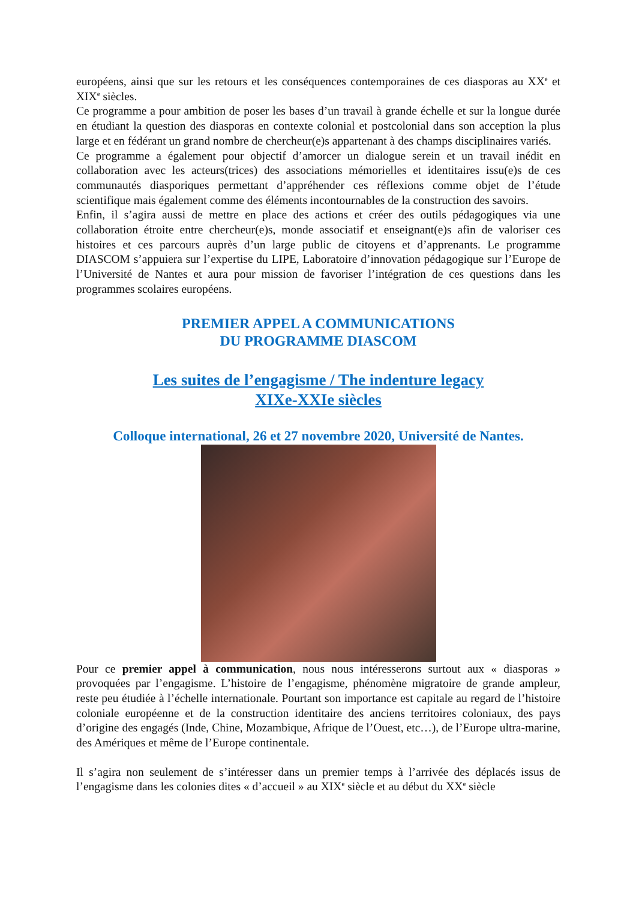européens, ainsi que sur les retours et les conséquences contemporaines de ces diasporas au XX<sup>e</sup> et XIX<sup>e</sup> siècles.
Ce programme a pour ambition de poser les bases d’un travail à grande échelle et sur la longue durée en étudiant la question des diasporas en contexte colonial et postcolonial dans son acception la plus large et en fédérant un grand nombre de chercheur(e)s appartenant à des champs disciplinaires variés.
Ce programme a également pour objectif d’amorcer un dialogue serein et un travail inédit en collaboration avec les acteurs(trices) des associations mémorielles et identitaires issu(e)s de ces communautés diasporiques permettant d’appréhender ces réflexions comme objet de l’étude scientifique mais également comme des éléments incontournables de la construction des savoirs.
Enfin, il s’agira aussi de mettre en place des actions et créer des outils pédagogiques via une collaboration étroite entre chercheur(e)s, monde associatif et enseignant(e)s afin de valoriser ces histoires et ces parcours auprès d’un large public de citoyens et d’apprenants. Le programme DIASCOM s’appuiera sur l’expertise du LIPE, Laboratoire d’innovation pédagogique sur l’Europe de l’Université de Nantes et aura pour mission de favoriser l’intégration de ces questions dans les programmes scolaires européens.
PREMIER APPEL A COMMUNICATIONS
DU PROGRAMME DIASCOM
Les suites de l’engagisme / The indenture legacy
XIXe-XXIe siècles
Colloque international, 26 et 27 novembre 2020, Université de Nantes.
Pour ce premier appel à communication, nous nous intéresserons surtout aux « diasporas » provoquées par l’engagisme. L’histoire de l’engagisme, phénomène migratoire de grande ampleur, reste peu étudiée à l’échelle internationale. Pourtant son importance est capitale au regard de l’histoire coloniale européenne et de la construction identitaire des anciens territoires coloniaux, des pays d’origine des engagés (Inde, Chine, Mozambique, Afrique de l’Ouest, etc…), de l’Europe ultra-marine, des Amériques et même de l’Europe continentale.
Il s’agira non seulement de s’intéresser dans un premier temps à l’arrivée des déplacés issus de l’engagisme dans les colonies dites « d’accueil » au XIX<sup>e</sup> siècle et au début du XX<sup>e</sup> siècle